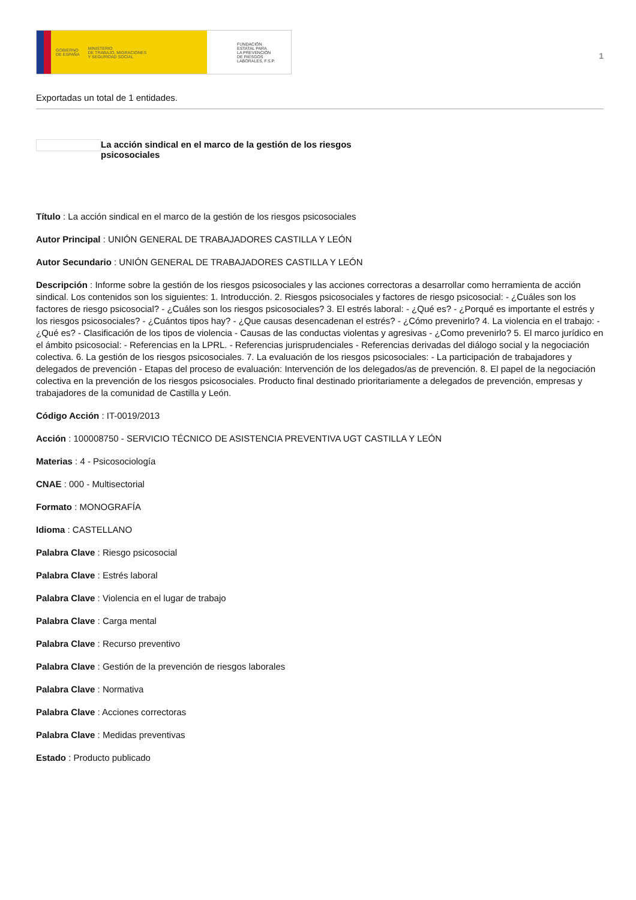GOBIERNO
DE ESPAÑA MINISTERIO
DE TRABAJO, MIGRACIONES
Y SEGURIDAD SOCIAL
FUNDACIÓN
ESTATAL PARA
LA PREVENCIÓN
DE RIESGOS
LABORALES, F.S.P.
1
Exportadas un total de 1 entidades.
La acción sindical en el marco de la gestión de los riesgos psicosociales
Título : La acción sindical en el marco de la gestión de los riesgos psicosociales
Autor Principal : UNIÓN GENERAL DE TRABAJADORES CASTILLA Y LEÓN
Autor Secundario : UNIÓN GENERAL DE TRABAJADORES CASTILLA Y LEÓN
Descripción : Informe sobre la gestión de los riesgos psicosociales y las acciones correctoras a desarrollar como herramienta de acción sindical. Los contenidos son los siguientes: 1. Introducción. 2. Riesgos psicosociales y factores de riesgo psicosocial: - ¿Cuáles son los factores de riesgo psicosocial? - ¿Cuáles son los riesgos psicosociales? 3. El estrés laboral: - ¿Qué es? - ¿Porqué es importante el estrés y los riesgos psicosociales? - ¿Cuántos tipos hay? - ¿Que causas desencadenan el estrés? - ¿Cómo prevenirlo? 4. La violencia en el trabajo: - ¿Qué es? - Clasificación de los tipos de violencia - Causas de las conductas violentas y agresivas - ¿Como prevenirlo? 5. El marco jurídico en el ámbito psicosocial: - Referencias en la LPRL. - Referencias jurisprudenciales - Referencias derivadas del diálogo social y la negociación colectiva. 6. La gestión de los riesgos psicosociales. 7. La evaluación de los riesgos psicosociales: - La participación de trabajadores y delegados de prevención - Etapas del proceso de evaluación: Intervención de los delegados/as de prevención. 8. El papel de la negociación colectiva en la prevención de los riesgos psicosociales. Producto final destinado prioritariamente a delegados de prevención, empresas y trabajadores de la comunidad de Castilla y León.
Código Acción : IT-0019/2013
Acción : 100008750 - SERVICIO TÉCNICO DE ASISTENCIA PREVENTIVA UGT CASTILLA Y LEÓN
Materias : 4 - Psicosociología
CNAE : 000 - Multisectorial
Formato : MONOGRAFÍA
Idioma : CASTELLANO
Palabra Clave : Riesgo psicosocial
Palabra Clave : Estrés laboral
Palabra Clave : Violencia en el lugar de trabajo
Palabra Clave : Carga mental
Palabra Clave : Recurso preventivo
Palabra Clave : Gestión de la prevención de riesgos laborales
Palabra Clave : Normativa
Palabra Clave : Acciones correctoras
Palabra Clave : Medidas preventivas
Estado : Producto publicado